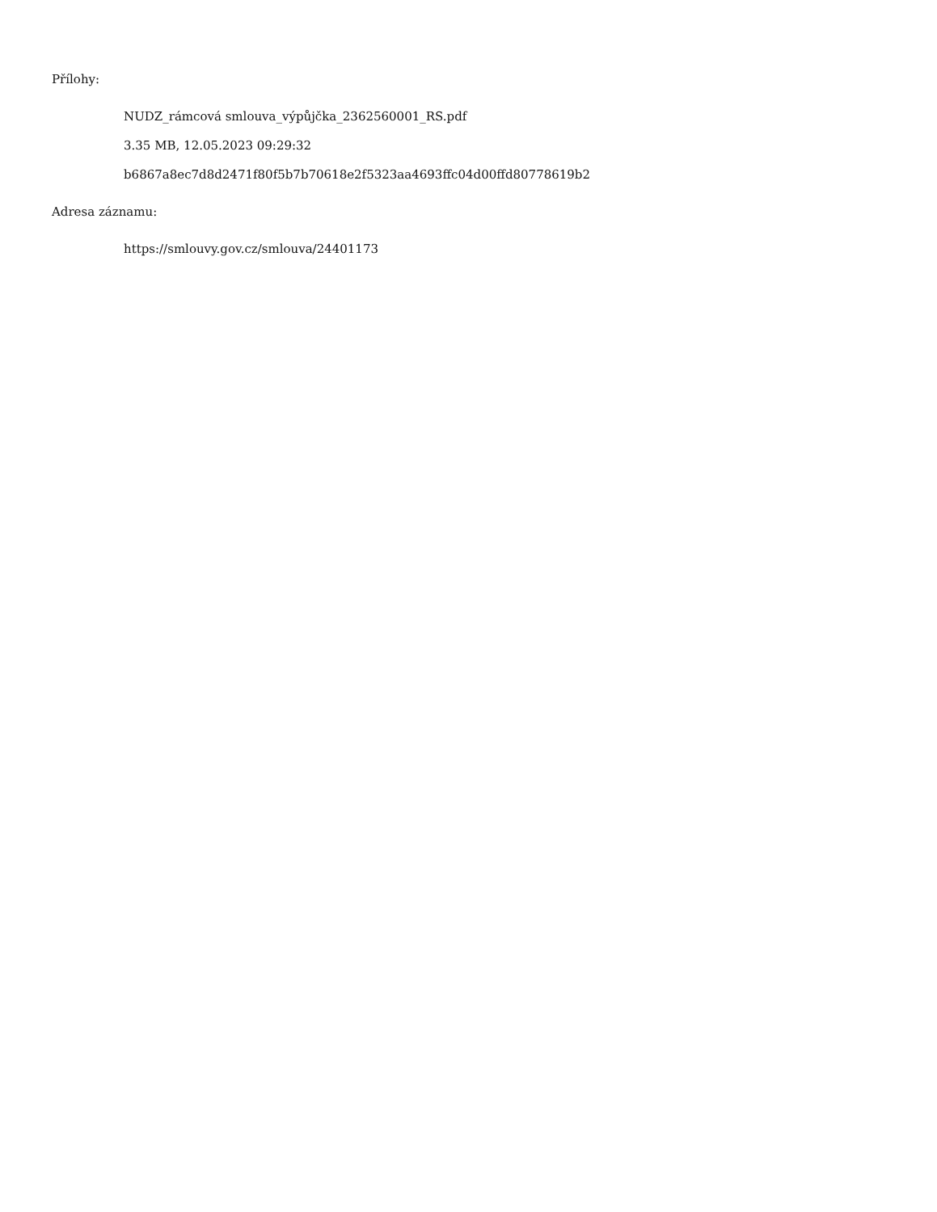Přílohy:
NUDZ_rámcová smlouva_výpůjčka_2362560001_RS.pdf
3.35 MB, 12.05.2023 09:29:32
b6867a8ec7d8d2471f80f5b7b70618e2f5323aa4693ffc04d00ffd80778619b2
Adresa záznamu:
https://smlouvy.gov.cz/smlouva/24401173